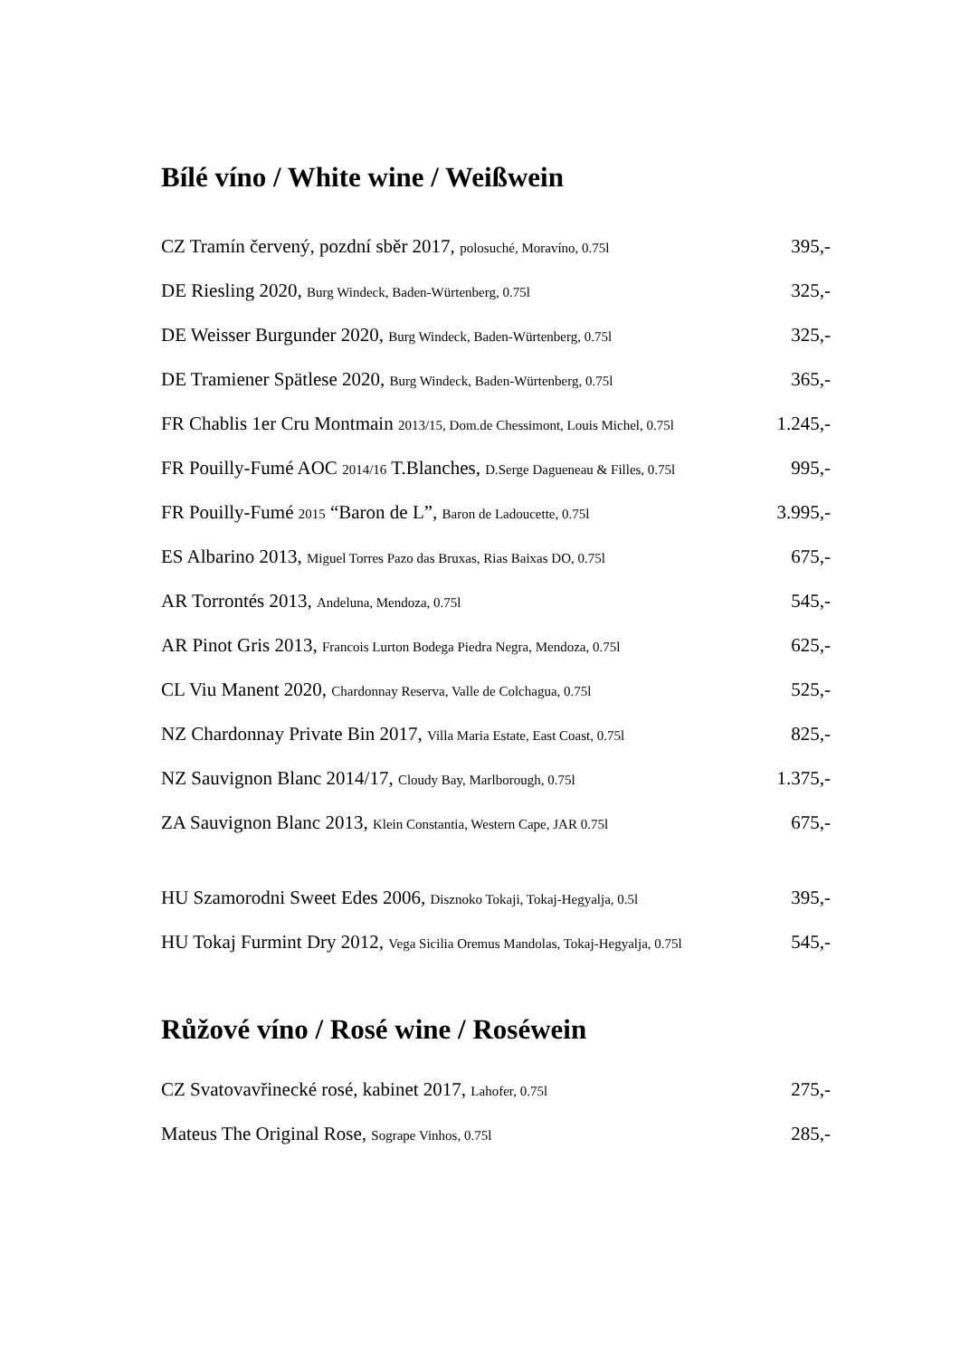Bílé víno / White wine / Weißwein
| CZ Tramín červený, pozdní sběr 2017, polosuché, Moravíno, 0.75l | 395,- |
| DE Riesling 2020, Burg Windeck, Baden-Würtenberg, 0.75l | 325,- |
| DE Weisser Burgunder 2020, Burg Windeck, Baden-Würtenberg, 0.75l | 325,- |
| DE Tramiener Spätlese 2020, Burg Windeck, Baden-Würtenberg, 0.75l | 365,- |
| FR Chablis 1er Cru Montmain 2013/15, Dom.de Chessimont, Louis Michel, 0.75l | 1.245,- |
| FR Pouilly-Fumé AOC 2014/16 T.Blanches, D.Serge Dagueneau & Filles, 0.75l | 995,- |
| FR Pouilly-Fumé 2015 “Baron de L”, Baron de Ladoucette, 0.75l | 3.995,- |
| ES Albarino 2013, Miguel Torres Pazo das Bruxas, Rias Baixas DO, 0.75l | 675,- |
| AR Torrontés 2013, Andeluna, Mendoza, 0.75l | 545,- |
| AR Pinot Gris 2013, Francois Lurton Bodega Piedra Negra, Mendoza, 0.75l | 625,- |
| CL Viu Manent 2020, Chardonnay Reserva, Valle de Colchagua, 0.75l | 525,- |
| NZ Chardonnay Private Bin 2017, Villa Maria Estate, East Coast, 0.75l | 825,- |
| NZ Sauvignon Blanc 2014/17, Cloudy Bay, Marlborough, 0.75l | 1.375,- |
| ZA Sauvignon Blanc 2013, Klein Constantia, Western Cape, JAR 0.75l | 675,- |
| HU Szamorodni Sweet Edes 2006, Disznoko Tokaji, Tokaj-Hegyalja, 0.5l | 395,- |
| HU Tokaj Furmint Dry 2012, Vega Sicilia Oremus Mandolas, Tokaj-Hegyalja, 0.75l | 545,- |
Růžové víno / Rosé wine / Roséwein
| CZ Svatovavřinecké rosé, kabinet 2017, Lahofer, 0.75l | 275,- |
| Mateus The Original Rose, Sogrape Vinhos, 0.75l | 285,- |